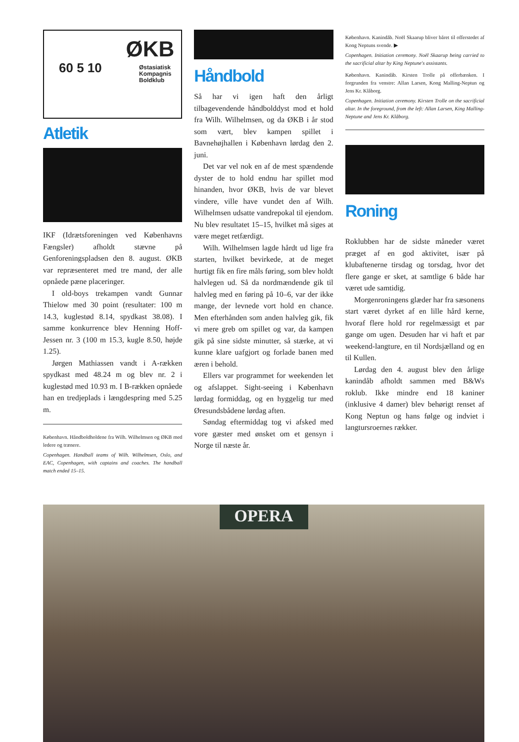60 5 10
ØKB
Østasiatisk
Kompagnis
Boldklub
Atletik
IKF (Idrætsforeningen ved Københavns Fængsler) afholdt stævne på Genforeningspladsen den 8. august. ØKB var repræsenteret med tre mand, der alle opnåede pæne placeringer.
I old-boys trekampen vandt Gunnar Thielow med 30 point (resultater: 100 m 14.3, kuglestød 8.14, spydkast 38.08). I samme konkurrence blev Henning Hoff-Jessen nr. 3 (100 m 15.3, kugle 8.50, højde 1.25).
Jørgen Mathiassen vandt i A-rækken spydkast med 48.24 m og blev nr. 2 i kuglestød med 10.93 m. I B-rækken opnåede han en tredjeplads i længdespring med 5.25 m.
København. Håndboldholdene fra Wilh. Wilhelmsen og ØKB med ledere og trænere.
Copenhagen. Handball teams of Wilh. Wilhelmsen, Oslo, and EAC, Copenhagen, with captains and coaches. The handball match ended 15–15.
Håndbold
Så har vi igen haft den årligt tilbagevendende håndbolddyst mod et hold fra Wilh. Wilhelmsen, og da ØKB i år stod som vært, blev kampen spillet i Bavnehøjhallen i København lørdag den 2. juni.
Det var vel nok en af de mest spændende dyster de to hold endnu har spillet mod hinanden, hvor ØKB, hvis de var blevet vindere, ville have vundet den af Wilh. Wilhelmsen udsatte vandrepokal til ejendom. Nu blev resultatet 15–15, hvilket må siges at være meget retfærdigt.
Wilh. Wilhelmsen lagde hårdt ud lige fra starten, hvilket bevirkede, at de meget hurtigt fik en fire måls føring, som blev holdt halvlegen ud. Så da nordmændende gik til halvleg med en føring på 10–6, var der ikke mange, der levnede vort hold en chance. Men efterhånden som anden halvleg gik, fik vi mere greb om spillet og var, da kampen gik på sine sidste minutter, så stærke, at vi kunne klare uafgjort og forlade banen med æren i behold.
Ellers var programmet for weekenden let og afslappet. Sight-seeing i København lørdag formiddag, og en hyggelig tur med Øresundsbådene lørdag aften.
Søndag eftermiddag tog vi afsked med vore gæster med ønsket om et gensyn i Norge til næste år.
København. Kanindåb. Noël Skaarup bliver båret til offerstedet af Kong Neptuns svende. ▶
Copenhagen. Initiation ceremony. Noël Skaarup being carried to the sacrificial altar by King Neptune's assistants.
København. Kanindåb. Kirsten Trolle på offerbænken. I forgrunden fra venstre: Allan Larsen, Kong Malling-Neptun og Jens Kr. Klåborg.
Copenhagen. Initiation ceremony. Kirsten Trolle on the sacrificial altar. In the foreground, from the left: Allan Larsen, King Malling-Neptune and Jens Kr. Klåborg.
Roning
Roklubben har de sidste måneder været præget af en god aktivitet, især på klubaftenerne tirsdag og torsdag, hvor det flere gange er sket, at samtlige 6 både har været ude samtidig.
Morgenroningens glæder har fra sæsonens start været dyrket af en lille hård kerne, hvoraf flere hold ror regelmæssigt et par gange om ugen. Desuden har vi haft et par weekend-langture, en til Nordsjælland og en til Kullen.
Lørdag den 4. august blev den årlige kanindåb afholdt sammen med B&Ws roklub. Ikke mindre end 18 kaniner (inklusive 4 damer) blev behørigt renset af Kong Neptun og hans følge og indviet i langtursroernes rækker.
OPERA